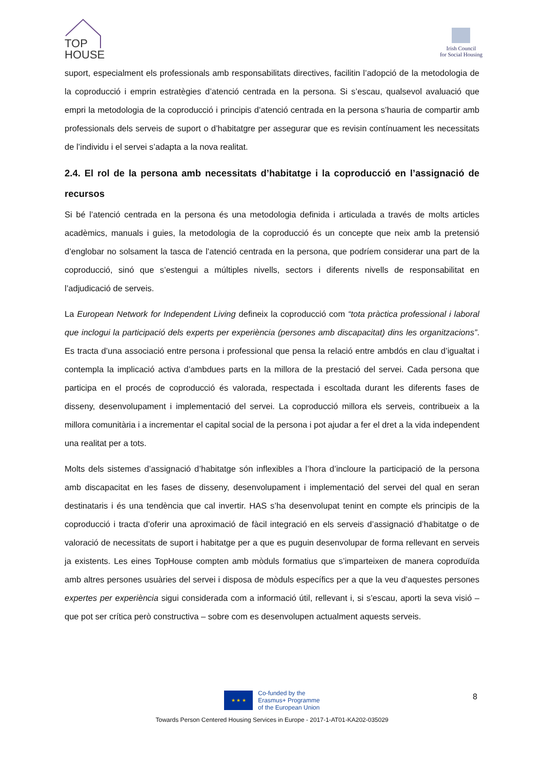TOP
HOUSE
Irish Council
for Social Housing
suport, especialment els professionals amb responsabilitats directives, facilitin l’adopció de la metodologia de la coproducció i emprin estratègies d’atenció centrada en la persona. Si s’escau, qualsevol avaluació que empri la metodologia de la coproducció i principis d’atenció centrada en la persona s’hauria de compartir amb professionals dels serveis de suport o d’habitatgre per assegurar que es revisin contínuament les necessitats de l’individu i el servei s’adapta a la nova realitat.
2.4. El rol de la persona amb necessitats d’habitatge i la coproducció en l’assignació de recursos
Si bé l’atenció centrada en la persona és una metodologia definida i articulada a través de molts articles acadèmics, manuals i guies, la metodologia de la coproducció és un concepte que neix amb la pretensió d’englobar no solsament la tasca de l’atenció centrada en la persona, que podríem considerar una part de la coproducció, sinó que s’estengui a múltiples nivells, sectors i diferents nivells de responsabilitat en l’adjudicació de serveis.
La European Network for Independent Living defineix la coproducció com “tota pràctica professional i laboral que inclogui la participació dels experts per experiència (persones amb discapacitat) dins les organitzacions”. Es tracta d’una associació entre persona i professional que pensa la relació entre ambdós en clau d’igualtat i contempla la implicació activa d’ambdues parts en la millora de la prestació del servei. Cada persona que participa en el procés de coproducció és valorada, respectada i escoltada durant les diferents fases de disseny, desenvolupament i implementació del servei. La coproducció millora els serveis, contribueix a la millora comunitària i a incrementar el capital social de la persona i pot ajudar a fer el dret a la vida independent una realitat per a tots.
Molts dels sistemes d’assignació d’habitatge són inflexibles a l’hora d’incloure la participació de la persona amb discapacitat en les fases de disseny, desenvolupament i implementació del servei del qual en seran destinataris i és una tendència que cal invertir. HAS s’ha desenvolupat tenint en compte els principis de la coproducció i tracta d’oferir una aproximació de fàcil integració en els serveis d’assignació d’habitatge o de valoració de necessitats de suport i habitatge per a que es puguin desenvolupar de forma rellevant en serveis ja existents. Les eines TopHouse compten amb mòduls formatius que s’imparteixen de manera coproduïda amb altres persones usuàries del servei i disposa de mòduls específics per a que la veu d’aquestes persones expertes per experiència sigui considerada com a informació útil, rellevant i, si s’escau, aporti la seva visió – que pot ser crítica però constructiva – sobre com es desenvolupen actualment aquests serveis.
8
★ ★ ★
Co-funded by the
Erasmus+ Programme
of the European Union
Towards Person Centered Housing Services in Europe - 2017-1-AT01-KA202-035029